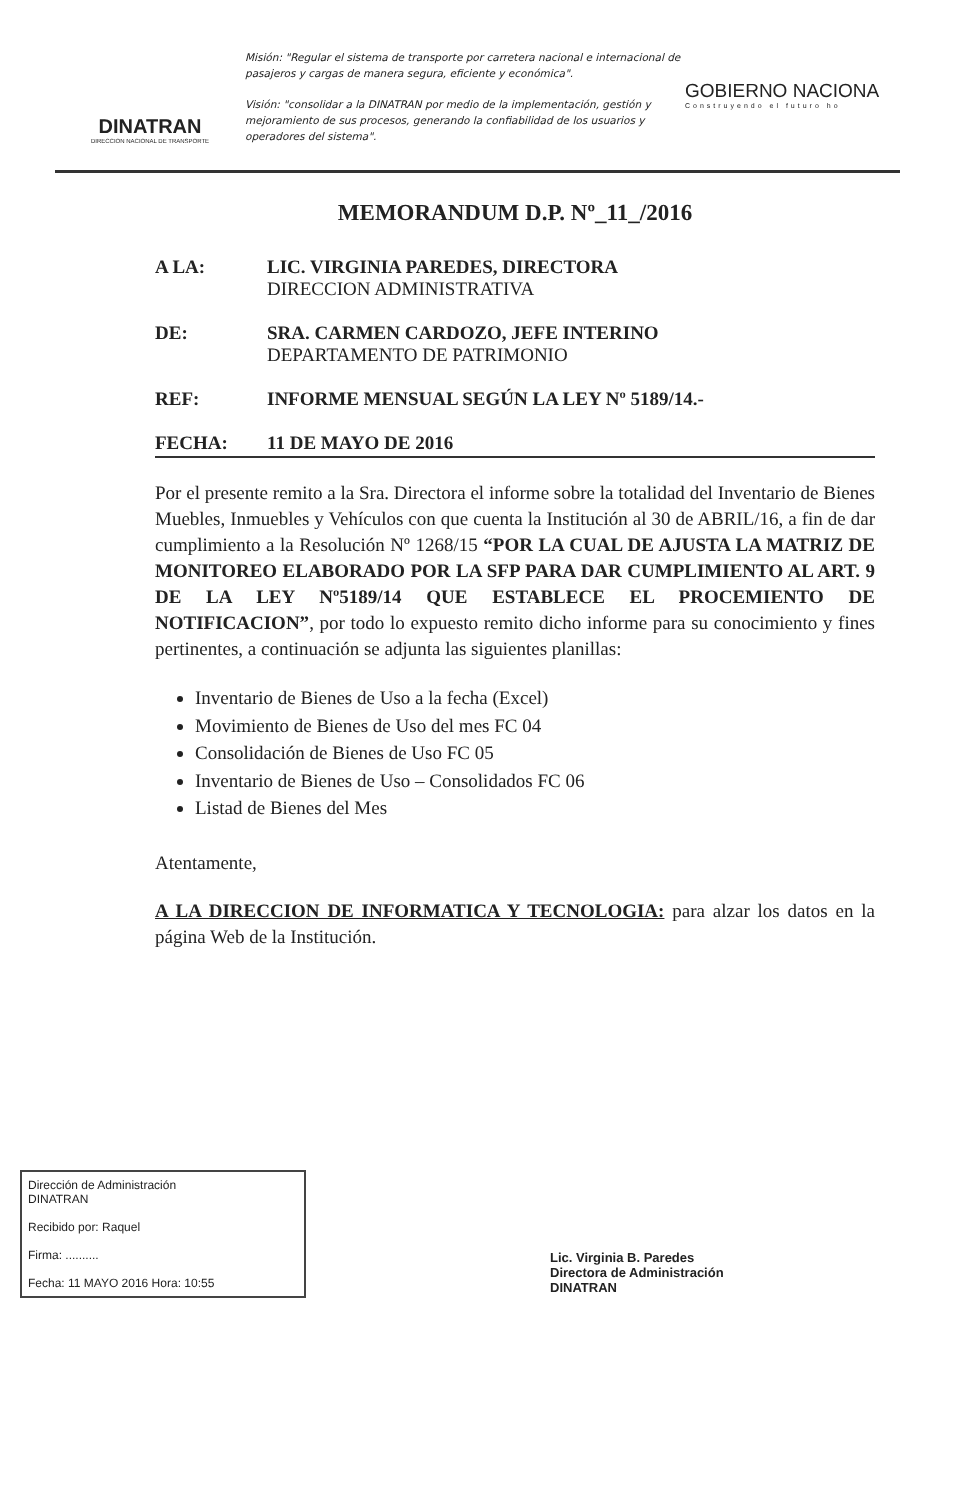DINATRAN
DIRECCION NACIONAL DE TRANSPORTE
Misión: "Regular el sistema de transporte por carretera nacional e internacional de pasajeros y cargas de manera segura, eficiente y económica".
Visión: "consolidar a la DINATRAN por medio de la implementación, gestión y mejoramiento de sus procesos, generando la confiabilidad de los usuarios y operadores del sistema".
GOBIERNO NACIONA
Construyendo el futuro ho
MEMORANDUM D.P. Nº_11_/2016
A LA: LIC. VIRGINIA PAREDES, DIRECTORA
DIRECCION ADMINISTRATIVA
DE: SRA. CARMEN CARDOZO, JEFE INTERINO
DEPARTAMENTO DE PATRIMONIO
REF: INFORME MENSUAL SEGÚN LA LEY Nº 5189/14.-
FECHA: 11 DE MAYO DE 2016
Por el presente remito a la Sra. Directora el informe sobre la totalidad del Inventario de Bienes Muebles, Inmuebles y Vehículos con que cuenta la Institución al 30 de ABRIL/16, a fin de dar cumplimiento a la Resolución Nº 1268/15 “POR LA CUAL DE AJUSTA LA MATRIZ DE MONITOREO ELABORADO POR LA SFP PARA DAR CUMPLIMIENTO AL ART. 9 DE LA LEY Nº5189/14 QUE ESTABLECE EL PROCEMIENTO DE NOTIFICACION”, por todo lo expuesto remito dicho informe para su conocimiento y fines pertinentes, a continuación se adjunta las siguientes planillas:
Inventario de Bienes de Uso a la fecha (Excel)
Movimiento de Bienes de Uso del mes FC 04
Consolidación de Bienes de Uso FC 05
Inventario de Bienes de Uso – Consolidados FC 06
Listad de Bienes del Mes
Atentamente,
A LA DIRECCION DE INFORMATICA Y TECNOLOGIA: para alzar los datos en la página Web de la Institución.
Dirección de Administración
DINATRAN
Recibido por: Raquel
Firma: ..........
Fecha: 11 MAYO 2016 Hora: 10:55
Lic. Virginia B. Paredes
Directora de Administración
DINATRAN